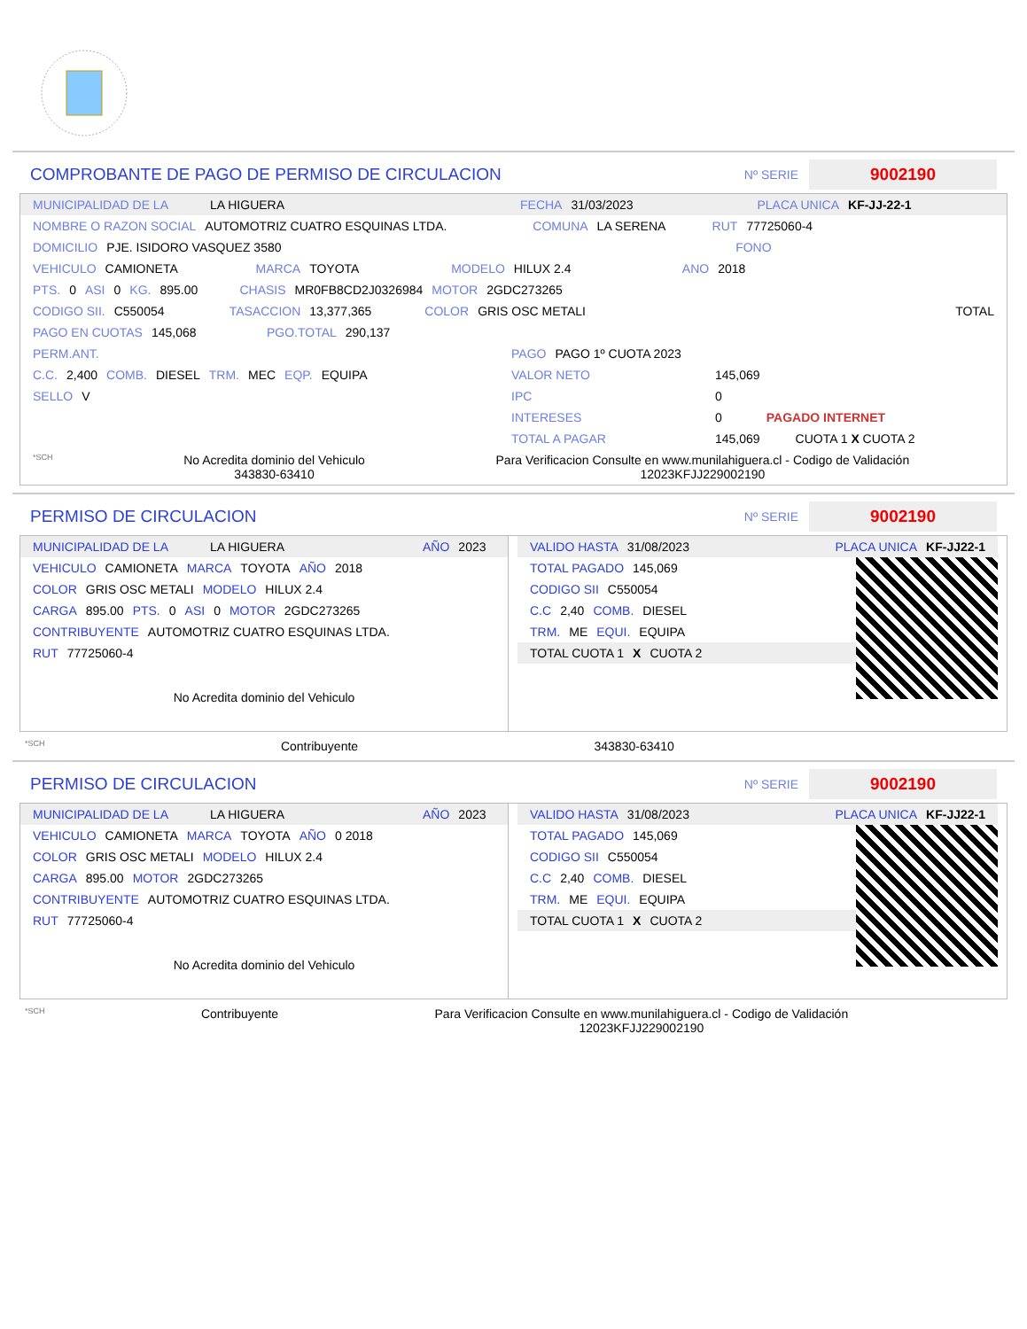COMPROBANTE DE PAGO DE PERMISO DE CIRCULACION
Nº SERIE
9002190
MUNICIPALIDAD DE LA LA HIGUERA FECHA 31/03/2023 PLACA UNICA KF-JJ-22-1
NOMBRE O RAZON SOCIAL AUTOMOTRIZ CUATRO ESQUINAS LTDA. COMUNA LA SERENA RUT 77725060-4
DOMICILIO PJE. ISIDORO VASQUEZ 3580 FONO
VEHICULO CAMIONETA MARCA TOYOTA MODELO HILUX 2.4 ANO 2018
PTS. 0 ASI 0 KG. 895.00 CHASIS MR0FB8CD2J0326984 MOTOR 2GDC273265
CODIGO SII. C550054 TASACCION 13,377,365 COLOR GRIS OSC METALI TOTAL
PAGO EN CUOTAS 145,068 PGO.TOTAL 290,137
PERM.ANT.
C.C. 2,400 COMB. DIESEL TRM. MEC EQP. EQUIPA
SELLO V
PAGO PAGO 1º CUOTA 2023
VALOR NETO 145,069
IPC 0
INTERESES 0 PAGADO INTERNET
TOTAL A PAGAR 145,069 CUOTA 1 X CUOTA 2
*SCH No Acredita dominio del Vehiculo
343830-63410 Para Verificacion Consulte en www.munilahiguera.cl - Codigo de Validación
12023KFJJ229002190
PERMISO DE CIRCULACION
Nº SERIE
9002190
MUNICIPALIDAD DE LA LA HIGUERA AÑO 2023
VEHICULO CAMIONETA MARCA TOYOTA AÑO 2018
COLOR GRIS OSC METALI MODELO HILUX 2.4
CARGA 895.00 PTS. 0 ASI 0 MOTOR 2GDC273265
CONTRIBUYENTE AUTOMOTRIZ CUATRO ESQUINAS LTDA.
RUT 77725060-4
No Acredita dominio del Vehiculo
VALIDO HASTA 31/08/2023 PLACA UNICA KF-JJ22-1
TOTAL PAGADO 145,069
CODIGO SII C550054
C.C 2,40 COMB. DIESEL
TRM. ME EQUI. EQUIPA
TOTAL CUOTA 1 X CUOTA 2
*SCH Contribuyente 343830-63410
PERMISO DE CIRCULACION
Nº SERIE
9002190
MUNICIPALIDAD DE LA LA HIGUERA AÑO 2023
VEHICULO CAMIONETA MARCA TOYOTA AÑO 0 2018
COLOR GRIS OSC METALI MODELO HILUX 2.4
CARGA 895.00 MOTOR 2GDC273265
CONTRIBUYENTE AUTOMOTRIZ CUATRO ESQUINAS LTDA.
RUT 77725060-4
No Acredita dominio del Vehiculo
VALIDO HASTA 31/08/2023 PLACA UNICA KF-JJ22-1
TOTAL PAGADO 145,069
CODIGO SII C550054
C.C 2,40 COMB. DIESEL
TRM. ME EQUI. EQUIPA
TOTAL CUOTA 1 X CUOTA 2
*SCH Contribuyente Para Verificacion Consulte en www.munilahiguera.cl - Codigo de Validación
12023KFJJ229002190